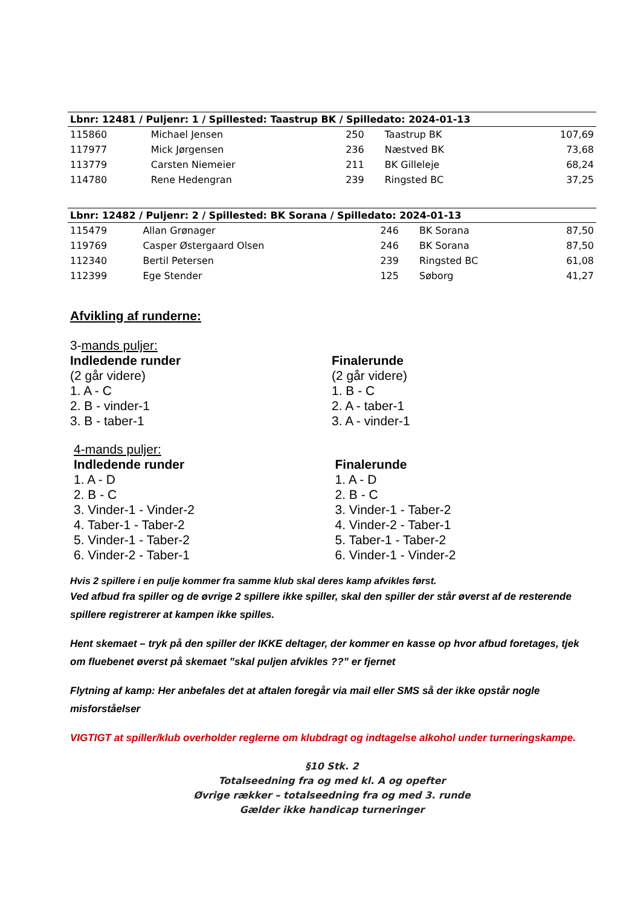| Lbnr: 12481 / Puljenr: 1 / Spillested: Taastrup BK / Spilledato: 2024-01-13 | | | | |
| --- | --- | --- | --- | --- |
| 115860 | Michael Jensen | 250 | Taastrup BK | 107,69 |
| 117977 | Mick Jørgensen | 236 | Næstved BK | 73,68 |
| 113779 | Carsten Niemeier | 211 | BK Gilleleje | 68,24 |
| 114780 | Rene Hedengran | 239 | Ringsted BC | 37,25 |
| Lbnr: 12482 / Puljenr: 2 / Spillested: BK Sorana / Spilledato: 2024-01-13 | | | | |
| --- | --- | --- | --- | --- |
| 115479 | Allan Grønager | 246 | BK Sorana | 87,50 |
| 119769 | Casper Østergaard Olsen | 246 | BK Sorana | 87,50 |
| 112340 | Bertil Petersen | 239 | Ringsted BC | 61,08 |
| 112399 | Ege Stender | 125 | Søborg | 41,27 |
Afvikling af runderne:
3-mands puljer:
Indledende runder
(2 går videre)
1. A - C
2. B - vinder-1
3. B - taber-1
Finalerunde
(2 går videre)
1. B - C
2. A - taber-1
3. A - vinder-1
4-mands puljer:
Indledende runder
1. A - D
2. B - C
3. Vinder-1 - Vinder-2
4. Taber-1 - Taber-2
5. Vinder-1 - Taber-2
6. Vinder-2 - Taber-1
Finalerunde
1. A - D
2. B - C
3. Vinder-1 - Taber-2
4. Vinder-2 - Taber-1
5. Taber-1 - Taber-2
6. Vinder-1 - Vinder-2
Hvis 2 spillere i en pulje kommer fra samme klub skal deres kamp afvikles først.
Ved afbud fra spiller og de øvrige 2 spillere ikke spiller, skal den spiller der står øverst af de resterende spillere registrerer at kampen ikke spilles.
Hent skemaet – tryk på den spiller der IKKE deltager, der kommer en kasse op hvor afbud foretages, tjek om fluebenet øverst på skemaet ”skal puljen afvikles ??” er fjernet
Flytning af kamp: Her anbefales det at aftalen foregår via mail eller SMS så der ikke opstår nogle misforståelser
VIGTIGT at spiller/klub overholder reglerne om klubdragt og indtagelse alkohol under turneringskampe.
§10 Stk. 2
Totalseedning fra og med kl. A og opefter
Øvrige rækker – totalseedning fra og med 3. runde
Gælder ikke handicap turneringer